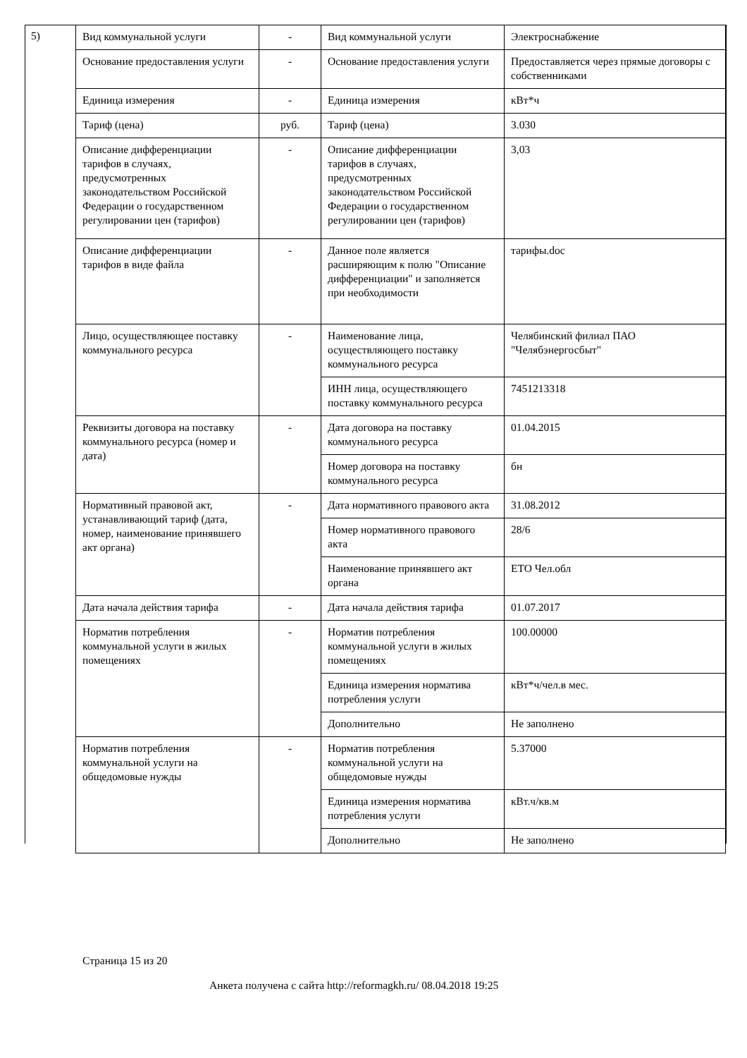5)
| Вид коммунальной услуги | - | Вид коммунальной услуги | Электроснабжение |
| Основание предоставления услуги | - | Основание предоставления услуги | Предоставляется через прямые договоры с собственниками |
| Единица измерения | - | Единица измерения | кВт*ч |
| Тариф (цена) | руб. | Тариф (цена) | 3.030 |
| Описание дифференциации тарифов в случаях, предусмотренных законодательством Российской Федерации о государственном регулировании цен (тарифов) | - | Описание дифференциации тарифов в случаях, предусмотренных законодательством Российской Федерации о государственном регулировании цен (тарифов) | 3,03 |
| Описание дифференциации тарифов в виде файла | - | Данное поле является расширяющим к полю "Описание дифференциации" и заполняется при необходимости | тарифы.doc |
| Лицо, осуществляющее поставку коммунального ресурса | - | Наименование лица, осуществляющего поставку коммунального ресурса | Челябинский филиал ПАО "Челябэнергосбыт" |
| | | ИНН лица, осуществляющего поставку коммунального ресурса | 7451213318 |
| Реквизиты договора на поставку коммунального ресурса (номер и дата) | - | Дата договора на поставку коммунального ресурса | 01.04.2015 |
| | | Номер договора на поставку коммунального ресурса | бн |
| Нормативный правовой акт, устанавливающий тариф (дата, номер, наименование принявшего акт органа) | - | Дата нормативного правового акта | 31.08.2012 |
| | | Номер нормативного правового акта | 28/6 |
| | | Наименование принявшего акт органа | ЕТО Чел.обл |
| Дата начала действия тарифа | - | Дата начала действия тарифа | 01.07.2017 |
| Норматив потребления коммунальной услуги в жилых помещениях | - | Норматив потребления коммунальной услуги в жилых помещениях | 100.00000 |
| | | Единица измерения норматива потребления услуги | кВт*ч/чел.в мес. |
| | | Дополнительно | Не заполнено |
| Норматив потребления коммунальной услуги на общедомовые нужды | - | Норматив потребления коммунальной услуги на общедомовые нужды | 5.37000 |
| | | Единица измерения норматива потребления услуги | кВт.ч/кв.м |
| | | Дополнительно | Не заполнено |
Страница 15 из 20
Анкета получена с сайта http://reformagkh.ru/ 08.04.2018 19:25